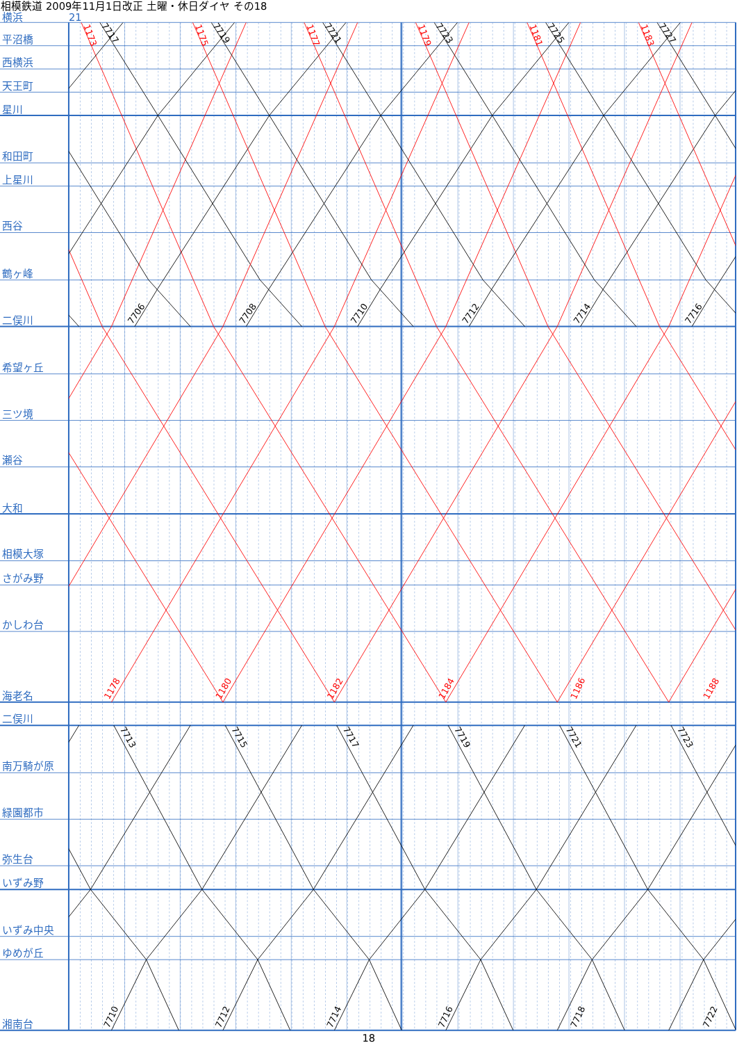相模鉄道 2009年11月1日改正 土曜・休日ダイヤ その18
横浜
21
1173
7717
1175
7719
1177
7721
1179
7723
1181
7725
1183
7727
7706
7708
7710
7712
7714
7716
1178
1180
1182
1184
1186
1188
7713
7715
7717
7719
7721
7723
7710
7712
7714
7716
7718
7722
平沼橋
西横浜
天王町
星川
和田町
上星川
西谷
鶴ヶ峰
二俣川
希望ヶ丘
三ツ境
瀬谷
大和
相模大塚
さがみ野
かしわ台
海老名
二俣川
南万騎が原
緑園都市
弥生台
いずみ野
いずみ中央
ゆめが丘
湘南台
18